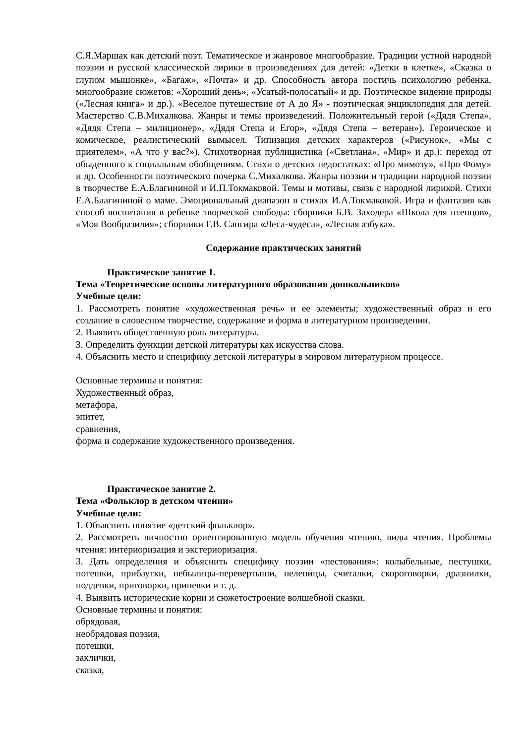С.Я.Маршак как детский поэт. Тематическое и жанровое многообразие. Традиции устной народной поэзии и русской классической лирики в произведениях для детей: «Детки в клетке», «Сказка о глупом мышонке», «Багаж», «Почта» и др. Способность автора постичь психологию ребенка, многообразие сюжетов: «Хороший день», «Усатый-полосатый» и др. Поэтическое видение природы («Лесная книга» и др.). «Веселое путешествие от А до Я» - поэтическая энциклопедия для детей. Мастерство С.В.Михалкова. Жанры и темы произведений. Положительный герой («Дядя Степа», «Дядя Степа – милиционер», «Дядя Степа и Егор», «Дядя Степа – ветеран»). Героическое и комическое, реалистический вымысел. Типизация детских характеров («Рисунок», «Мы с приятелем», «А что у вас?»). Стихотворная публицистика («Светлана», «Мир» и др.): переход от обыденного к социальным обобщениям. Стихи о детских недостатках: «Про мимозу», «Про Фому» и др. Особенности поэтического почерка С.Михалкова. Жанры поэзии и традиции народной поэзии в творчестве Е.А.Благининой и И.П.Токмаковой. Темы и мотивы, связь с народной лирикой. Стихи Е.А.Благининой о маме. Эмоциональный диапазон в стихах И.А.Токмаковой. Игра и фантазия как способ воспитания в ребенке творческой свободы: сборники Б.В. Заходера «Школа для птенцов», «Моя Вообразилия»; сборники Г.В. Сапгира «Леса-чудеса», «Лесная азбука».
Содержание практических занятий
Практическое занятие 1.
Тема «Теоретические основы литературного образования дошкольников»
Учебные цели:
1. Рассмотреть понятие «художественная речь» и ее элементы; художественный образ и его создание в словесном творчестве, содержание и форма в литературном произведении.
2. Выявить общественную роль литературы.
3. Определить функции детской литературы как искусства слова.
4. Объяснить место и специфику детской литературы в мировом литературном процессе.
Основные термины и понятия:
Художественный образ,
метафора,
эпитет,
сравнения,
форма и содержание художественного произведения.
Практическое занятие 2.
Тема «Фольклор в детском чтении»
Учебные цели:
1. Объяснить понятие «детский фольклор».
2. Рассмотреть личностно ориентированную модель обучения чтению, виды чтения. Проблемы чтения: интериоризация и экстериоризация.
3. Дать определения и объяснить специфику поэзии «пестования»: колыбельные, пестушки, потешки, прибаутки, небылицы-перевертыши, нелепицы, считалки, скороговорки, дразнилки, поддевки, приговорки, припевки и т. д.
4. Выявить исторические корни и сюжетостроение волшебной сказки.
Основные термины и понятия:
обрядовая,
необрядовая поэзия,
потешки,
заклички,
сказка,